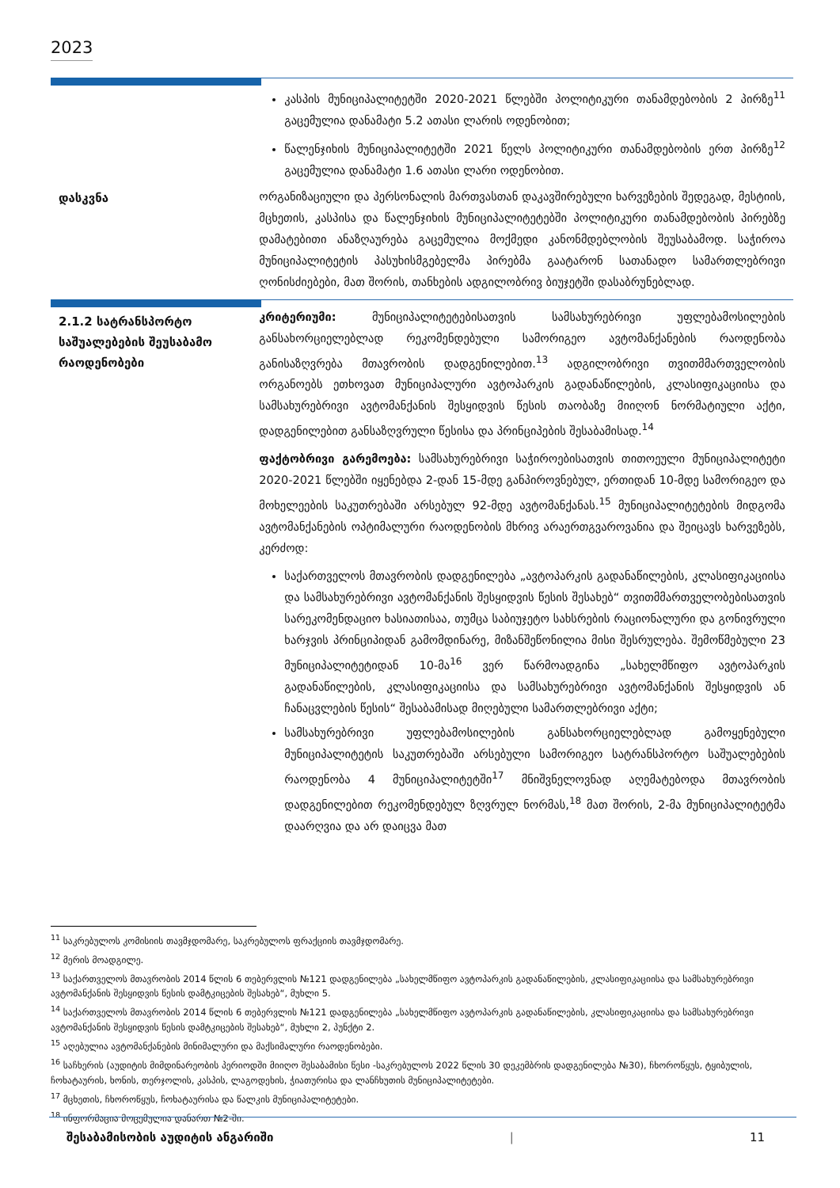2023
კასპის მუნიციპალიტეტში 2020-2021 წლებში პოლიტიკური თანამდებობის 2 პირზე<sup>11</sup> გაცემულია დანამატი 5.2 ათასი ლარის ოდენობით;
წალენჯიხის მუნიციპალიტეტში 2021 წელს პოლიტიკური თანამდებობის ერთ პირზე<sup>12</sup> გაცემულია დანამატი 1.6 ათასი ლარი ოდენობით.
დასკვნა
ორგანიზაციული და პერსონალის მართვასთან დაკავშირებული ხარვეზების შედეგად, მესტიის, მცხეთის, კასპისა და წალენჯიხის მუნიციპალიტეტებში პოლიტიკური თანამდებობის პირებზე დამატებითი ანაზღაურება გაცემულია მოქმედი კანონმდებლობის შეუსაბამოდ. საჭიროა მუნიციპალიტეტის პასუხისმგებელმა პირებმა გაატარონ სათანადო სამართლებრივი ღონისძიებები, მათ შორის, თანხების ადგილობრივ ბიუჯეტში დასაბრუნებლად.
2.1.2 სატრანსპორტო საშუალებების შეუსაბამო რაოდენობები
კრიტერიუმი: მუნიციპალიტეტებისათვის სამსახურებრივი უფლებამოსილების განსახორციელებლად რეკომენდებული სამორიგეო ავტომანქანების რაოდენობა განისაზღვრება მთავრობის დადგენილებით.<sup>13</sup> ადგილობრივი თვითმმართველობის ორგანოებს ეთხოვათ მუნიციპალური ავტოპარკის გადანაწილების, კლასიფიკაციისა და სამსახურებრივი ავტომანქანის შესყიდვის წესის თაობაზე მიიღონ ნორმატიული აქტი, დადგენილებით განსაზღვრული წესისა და პრინციპების შესაბამისად.<sup>14</sup>
ფაქტობრივი გარემოება: სამსახურებრივი საჭიროებისათვის თითოეული მუნიციპალიტეტი 2020-2021 წლებში იყენებდა 2-დან 15-მდე განპიროვნებულ, ერთიდან 10-მდე სამორიგეო და მოხელეების საკუთრებაში არსებულ 92-მდე ავტომანქანას.<sup>15</sup> მუნიციპალიტეტების მიდგომა ავტომანქანების ოპტიმალური რაოდენობის მხრივ არაერთგვაროვანია და შეიცავს ხარვეზებს, კერძოდ:
საქართველოს მთავრობის დადგენილება „ავტოპარკის გადანაწილების, კლასიფიკაციისა და სამსახურებრივი ავტომანქანის შესყიდვის წესის შესახებ“ თვითმმართველობებისათვის სარეკომენდაციო ხასიათისაა, თუმცა საბიუჯეტო სახსრების რაციონალური და გონივრული ხარჯვის პრინციპიდან გამომდინარე, მიზანშეწონილია მისი შესრულება. შემოწმებული 23 მუნიციპალიტეტიდან 10-მა<sup>16</sup> ვერ წარმოადგინა „სახელმწიფო ავტოპარკის გადანაწილების, კლასიფიკაციისა და სამსახურებრივი ავტომანქანის შესყიდვის ან ჩანაცვლების წესის“ შესაბამისად მიღებული სამართლებრივი აქტი;
სამსახურებრივი უფლებამოსილების განსახორციელებლად გამოყენებული მუნიციპალიტეტის საკუთრებაში არსებული სამორიგეო სატრანსპორტო საშუალებების რაოდენობა 4 მუნიციპალიტეტში<sup>17</sup> მნიშვნელოვნად აღემატებოდა მთავრობის დადგენილებით რეკომენდებულ ზღვრულ ნორმას,<sup>18</sup> მათ შორის, 2-მა მუნიციპალიტეტმა დაარღვია და არ დაიცვა მათ
<sup>11</sup> საკრებულოს კომისიის თავმჯდომარე, საკრებულოს ფრაქციის თავმჯდომარე.
<sup>12</sup> მერის მოადგილე.
<sup>13</sup> საქართველოს მთავრობის 2014 წლის 6 თებერვლის №121 დადგენილება „სახელმწიფო ავტოპარკის გადანაწილების, კლასიფიკაციისა და სამსახურებრივი ავტომანქანის შესყიდვის წესის დამტკიცების შესახებ“, მუხლი 5.
<sup>14</sup> საქართველოს მთავრობის 2014 წლის 6 თებერვლის №121 დადგენილება „სახელმწიფო ავტოპარკის გადანაწილების, კლასიფიკაციისა და სამსახურებრივი ავტომანქანის შესყიდვის წესის დამტკიცების შესახებ“, მუხლი 2, პუნქტი 2.
<sup>15</sup> აღებულია ავტომანქანების მინიმალური და მაქსიმალური რაოდენობები.
<sup>16</sup> საჩხერის (აუდიტის მიმდინარეობის პერიოდში მიიღო შესაბამისი წესი -საკრებულოს 2022 წლის 30 დეკემბრის დადგენილება №30), ჩხოროწყუს, ტყიბულის, ჩოხატაურის, ხონის, თერჯოლის, კასპის, ლაგოდეხის, ჭიათურისა და ლანჩხუთის მუნიციპალიტეტები.
<sup>17</sup> მცხეთის, ჩხოროწყუს, ჩოხატაურისა და წალკის მუნიციპალიტეტები.
<sup>18</sup> ინფორმაცია მოცემულია დანართ №2-ში.
შესაბამისობის აუდიტის ანგარიში | 11